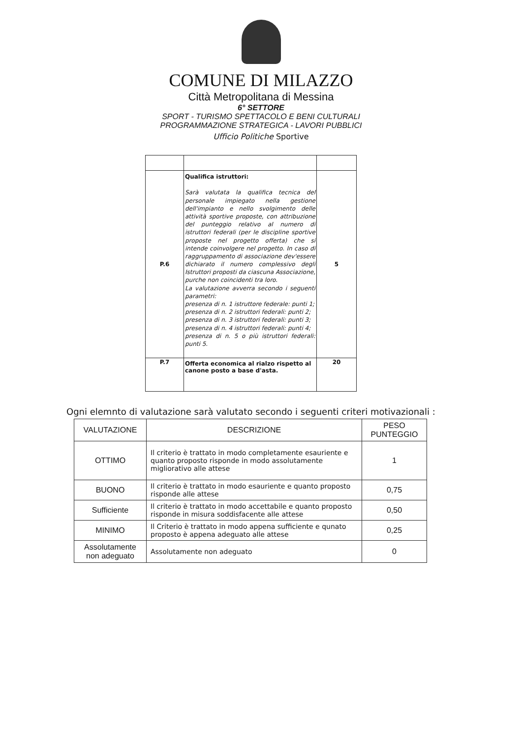COMUNE DI MILAZZO
Città Metropolitana di Messina
6° SETTORE
SPORT - TURISMO SPETTACOLO E BENI CULTURALI
PROGRAMMAZIONE STRATEGICA - LAVORI PUBBLICI
Ufficio Politiche Sportive
| P.6 | Qualifica istruttori: Sarà valutata la qualifica tecnica del personale impiegato nella gestione dell'impianto e nello svolgimento delle attività sportive proposte, con attribuzione del punteggio relativo al numero di istruttori federali (per le discipline sportive proposte nel progetto offerta) che si intende coinvolgere nel progetto. In caso di raggruppamento di associazione dev'essere dichiarato il numero complessivo degli Istruttori proposti da ciascuna Associazione, purche non coincidenti tra loro. La valutazione avverra secondo i seguenti parametri: presenza di n. 1 istruttore federale: punti 1; presenza di n. 2 istruttori federali: punti 2; presenza di n. 3 istruttori federali: punti 3; presenza di n. 4 istruttori federali: punti 4; presenza di n. 5 o più istruttori federali: punti 5. | 5 |
| P.7 | Offerta economica al rialzo rispetto al canone posto a base d'asta. | 20 |
Ogni elemnto di valutazione sarà valutato secondo i seguenti criteri motivazionali :
| VALUTAZIONE | DESCRIZIONE | PESO PUNTEGGIO |
| --- | --- | --- |
| OTTIMO | Il criterio è trattato in modo completamente esauriente e quanto proposto risponde in modo assolutamente migliorativo alle attese | 1 |
| BUONO | Il criterio è trattato in modo esauriente e quanto proposto risponde alle attese | 0,75 |
| Sufficiente | Il criterio è trattato in modo accettabile e quanto proposto risponde in misura soddisfacente alle attese | 0,50 |
| MINIMO | Il Criterio è trattato in modo appena sufficiente e qunato proposto è appena adeguato alle attese | 0,25 |
| Assolutamente non adeguato | Assolutamente non adeguato | 0 |